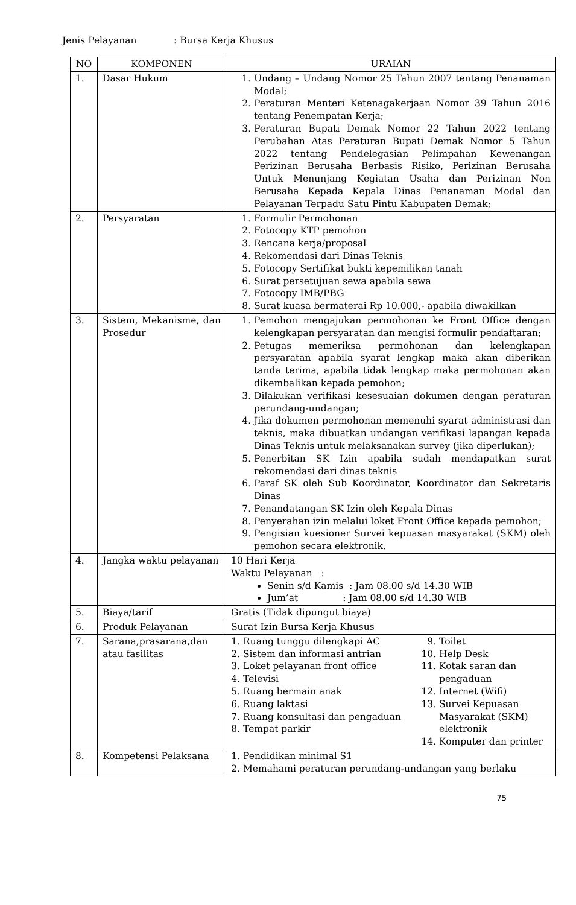Jenis Pelayanan: Bursa Kerja Khusus
| NO | KOMPONEN | URAIAN |
| --- | --- | --- |
| 1. | Dasar Hukum | 1. Undang – Undang Nomor 25 Tahun 2007 tentang Penanaman Modal; 2. Peraturan Menteri Ketenagakerjaan Nomor 39 Tahun 2016 tentang Penempatan Kerja; 3. Peraturan Bupati Demak Nomor 22 Tahun 2022 tentang Perubahan Atas Peraturan Bupati Demak Nomor 5 Tahun 2022 tentang Pendelegasian Pelimpahan Kewenangan Perizinan Berusaha Berbasis Risiko, Perizinan Berusaha Untuk Menunjang Kegiatan Usaha dan Perizinan Non Berusaha Kepada Kepala Dinas Penanaman Modal dan Pelayanan Terpadu Satu Pintu Kabupaten Demak; |
| 2. | Persyaratan | 1. Formulir Permohonan 2. Fotocopy KTP pemohon 3. Rencana kerja/proposal 4. Rekomendasi dari Dinas Teknis 5. Fotocopy Sertifikat bukti kepemilikan tanah 6. Surat persetujuan sewa apabila sewa 7. Fotocopy IMB/PBG 8. Surat kuasa bermaterai Rp 10.000,- apabila diwakilkan |
| 3. | Sistem, Mekanisme, dan Prosedur | 1. Pemohon mengajukan permohonan ke Front Office dengan kelengkapan persyaratan dan mengisi formulir pendaftaran; 2. Petugas memeriksa permohonan dan kelengkapan persyaratan apabila syarat lengkap maka akan diberikan tanda terima, apabila tidak lengkap maka permohonan akan dikembalikan kepada pemohon; 3. Dilakukan verifikasi kesesuaian dokumen dengan peraturan perundang-undangan; 4. Jika dokumen permohonan memenuhi syarat administrasi dan teknis, maka dibuatkan undangan verifikasi lapangan kepada Dinas Teknis untuk melaksanakan survey (jika diperlukan); 5. Penerbitan SK Izin apabila sudah mendapatkan surat rekomendasi dari dinas teknis 6. Paraf SK oleh Sub Koordinator, Koordinator dan Sekretaris Dinas 7. Penandatangan SK Izin oleh Kepala Dinas 8. Penyerahan izin melalui loket Front Office kepada pemohon; 9. Pengisian kuesioner Survei kepuasan masyarakat (SKM) oleh pemohon secara elektronik. |
| 4. | Jangka waktu pelayanan | 10 Hari Kerja Waktu Pelayanan : Senin s/d Kamis : Jam 08.00 s/d 14.30 WIB Jum’at : Jam 08.00 s/d 14.30 WIB |
| 5. | Biaya/tarif | Gratis (Tidak dipungut biaya) |
| 6. | Produk Pelayanan | Surat Izin Bursa Kerja Khusus |
| 7. | Sarana,prasarana,dan atau fasilitas | 1. Ruang tunggu dilengkapi AC 2. Sistem dan informasi antrian 3. Loket pelayanan front office 4. Televisi 5. Ruang bermain anak 6. Ruang laktasi 7. Ruang konsultasi dan pengaduan 8. Tempat parkir 9. Toilet 10. Help Desk 11. Kotak saran dan pengaduan 12. Internet (Wifi) 13. Survei Kepuasan Masyarakat (SKM) elektronik 14. Komputer dan printer |
| 8. | Kompetensi Pelaksana | 1. Pendidikan minimal S1 2. Memahami peraturan perundang-undangan yang berlaku |
75